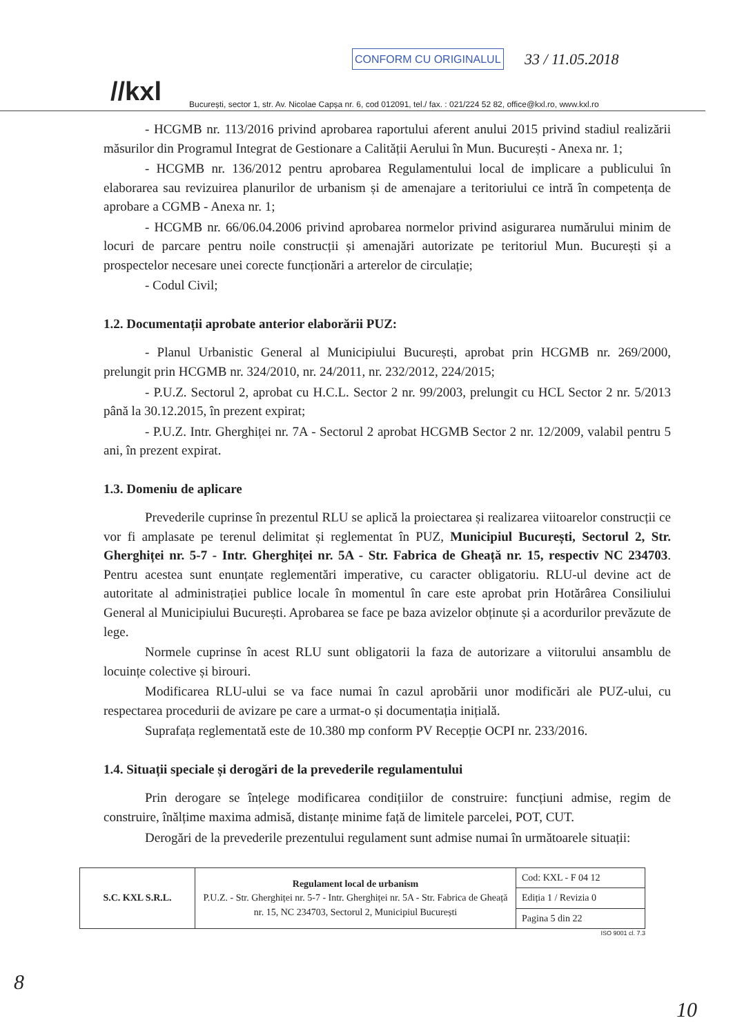//kxl București, sector 1, str. Av. Nicolae Capșa nr. 6, cod 012091, tel./ fax. : 021/224 52 82, office@kxl.ro, www.kxl.ro
CONFORM CU ORIGINALUL 33 / 11.05.2018
- HCGMB nr. 113/2016 privind aprobarea raportului aferent anului 2015 privind stadiul realizării măsurilor din Programul Integrat de Gestionare a Calității Aerului în Mun. București - Anexa nr. 1;
- HCGMB nr. 136/2012 pentru aprobarea Regulamentului local de implicare a publicului în elaborarea sau revizuirea planurilor de urbanism și de amenajare a teritoriului ce intră în competența de aprobare a CGMB - Anexa nr. 1;
- HCGMB nr. 66/06.04.2006 privind aprobarea normelor privind asigurarea numărului minim de locuri de parcare pentru noile construcții și amenajări autorizate pe teritoriul Mun. București și a prospectelor necesare unei corecte funcționări a arterelor de circulație;
- Codul Civil;
1.2. Documentații aprobate anterior elaborării PUZ:
- Planul Urbanistic General al Municipiului București, aprobat prin HCGMB nr. 269/2000, prelungit prin HCGMB nr. 324/2010, nr. 24/2011, nr. 232/2012, 224/2015;
- P.U.Z. Sectorul 2, aprobat cu H.C.L. Sector 2 nr. 99/2003, prelungit cu HCL Sector 2 nr. 5/2013 până la 30.12.2015, în prezent expirat;
- P.U.Z. Intr. Gherghiței nr. 7A - Sectorul 2 aprobat HCGMB Sector 2 nr. 12/2009, valabil pentru 5 ani, în prezent expirat.
1.3. Domeniu de aplicare
Prevederile cuprinse în prezentul RLU se aplică la proiectarea și realizarea viitoarelor construcții ce vor fi amplasate pe terenul delimitat și reglementat în PUZ, Municipiul București, Sectorul 2, Str. Gherghiței nr. 5-7 - Intr. Gherghiței nr. 5A - Str. Fabrica de Gheață nr. 15, respectiv NC 234703. Pentru acestea sunt enunțate reglementări imperative, cu caracter obligatoriu. RLU-ul devine act de autoritate al administrației publice locale în momentul în care este aprobat prin Hotărârea Consiliului General al Municipiului București. Aprobarea se face pe baza avizelor obținute și a acordurilor prevăzute de lege.
Normele cuprinse în acest RLU sunt obligatorii la faza de autorizare a viitorului ansamblu de locuințe colective și birouri.
Modificarea RLU-ului se va face numai în cazul aprobării unor modificări ale PUZ-ului, cu respectarea procedurii de avizare pe care a urmat-o și documentația inițială.
Suprafața reglementată este de 10.380 mp conform PV Recepție OCPI nr. 233/2016.
1.4. Situații speciale și derogări de la prevederile regulamentului
Prin derogare se înțelege modificarea condițiilor de construire: funcțiuni admise, regim de construire, înălțime maxima admisă, distanțe minime față de limitele parcelei, POT, CUT.
Derogări de la prevederile prezentului regulament sunt admise numai în următoarele situații:
| S.C. KXL S.R.L. | Regulament local de urbanism P.U.Z. - Str. Gherghiței nr. 5-7 - Intr. Gherghiței nr. 5A - Str. Fabrica de Gheață nr. 15, NC 234703, Sectorul 2, Municipiul București | Cod: KXL - F 04 12 |
| | | Ediția 1 / Revizia 0 |
| | | Pagina 5 din 22 |
ISO 9001 cl. 7.3
8
10